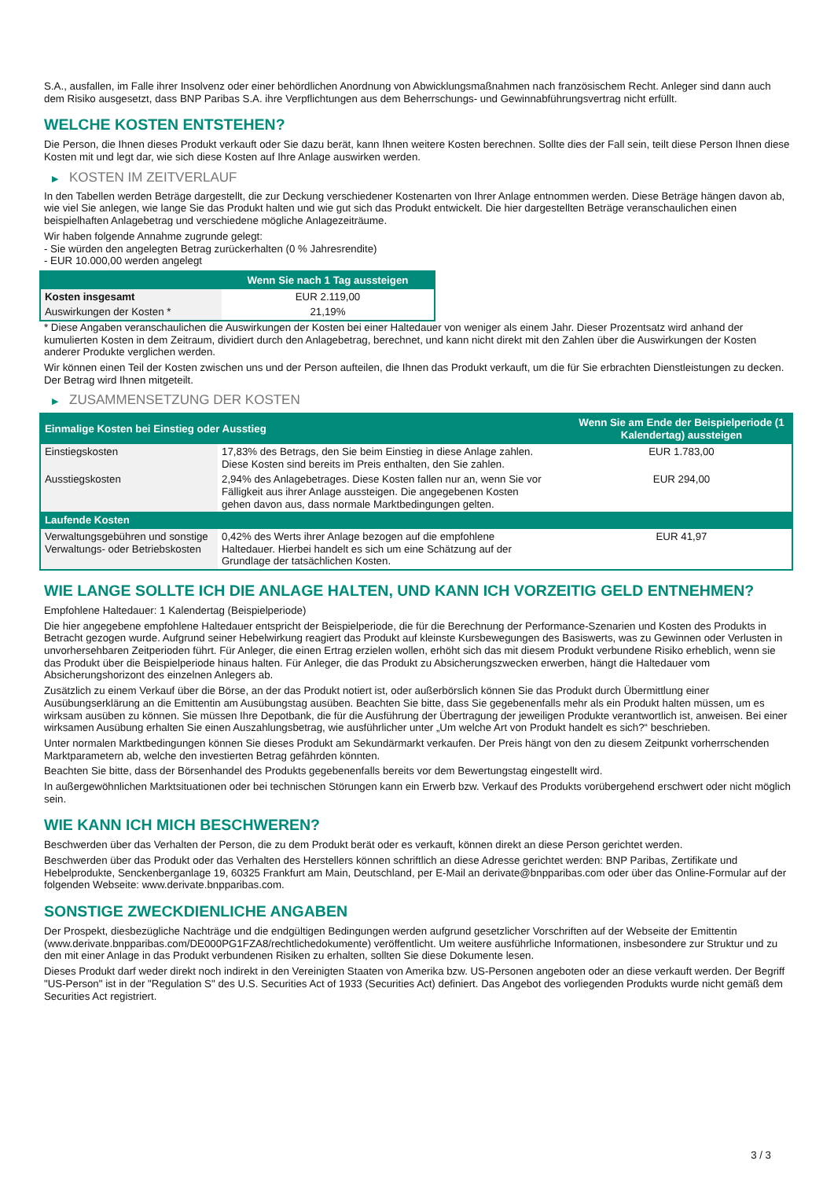S.A., ausfallen, im Falle ihrer Insolvenz oder einer behördlichen Anordnung von Abwicklungsmaßnahmen nach französischem Recht. Anleger sind dann auch dem Risiko ausgesetzt, dass BNP Paribas S.A. ihre Verpflichtungen aus dem Beherrschungs- und Gewinnabführungsvertrag nicht erfüllt.
WELCHE KOSTEN ENTSTEHEN?
Die Person, die Ihnen dieses Produkt verkauft oder Sie dazu berät, kann Ihnen weitere Kosten berechnen. Sollte dies der Fall sein, teilt diese Person Ihnen diese Kosten mit und legt dar, wie sich diese Kosten auf Ihre Anlage auswirken werden.
▶ KOSTEN IM ZEITVERLAUF
In den Tabellen werden Beträge dargestellt, die zur Deckung verschiedener Kostenarten von Ihrer Anlage entnommen werden. Diese Beträge hängen davon ab, wie viel Sie anlegen, wie lange Sie das Produkt halten und wie gut sich das Produkt entwickelt. Die hier dargestellten Beträge veranschaulichen einen beispielhaften Anlagebetrag und verschiedene mögliche Anlagezeiträume.
Wir haben folgende Annahme zugrunde gelegt:
- Sie würden den angelegten Betrag zurückerhalten (0 % Jahresrendite)
- EUR 10.000,00 werden angelegt
| | Wenn Sie nach 1 Tag aussteigen |
| --- | --- |
| Kosten insgesamt | EUR 2.119,00 |
| Auswirkungen der Kosten * | 21,19% |
* Diese Angaben veranschaulichen die Auswirkungen der Kosten bei einer Haltedauer von weniger als einem Jahr. Dieser Prozentsatz wird anhand der kumulierten Kosten in dem Zeitraum, dividiert durch den Anlagebetrag, berechnet, und kann nicht direkt mit den Zahlen über die Auswirkungen der Kosten anderer Produkte verglichen werden.
Wir können einen Teil der Kosten zwischen uns und der Person aufteilen, die Ihnen das Produkt verkauft, um die für Sie erbrachten Dienstleistungen zu decken. Der Betrag wird Ihnen mitgeteilt.
▶ ZUSAMMENSETZUNG DER KOSTEN
| Einmalige Kosten bei Einstieg oder Ausstieg | | Wenn Sie am Ende der Beispielperiode (1 Kalendertag) aussteigen |
| --- | --- | --- |
| Einstiegskosten | 17,83% des Betrags, den Sie beim Einstieg in diese Anlage zahlen. Diese Kosten sind bereits im Preis enthalten, den Sie zahlen. | EUR 1.783,00 |
| Ausstiegskosten | 2,94% des Anlagebetrages. Diese Kosten fallen nur an, wenn Sie vor Fälligkeit aus ihrer Anlage aussteigen. Die angegebenen Kosten gehen davon aus, dass normale Marktbedingungen gelten. | EUR 294,00 |
| Laufende Kosten | | |
| Verwaltungsgebühren und sonstige Verwaltungs- oder Betriebskosten | 0,42% des Werts ihrer Anlage bezogen auf die empfohlene Haltedauer. Hierbei handelt es sich um eine Schätzung auf der Grundlage der tatsächlichen Kosten. | EUR 41,97 |
WIE LANGE SOLLTE ICH DIE ANLAGE HALTEN, UND KANN ICH VORZEITIG GELD ENTNEHMEN?
Empfohlene Haltedauer: 1 Kalendertag (Beispielperiode)
Die hier angegebene empfohlene Haltedauer entspricht der Beispielperiode, die für die Berechnung der Performance-Szenarien und Kosten des Produkts in Betracht gezogen wurde. Aufgrund seiner Hebelwirkung reagiert das Produkt auf kleinste Kursbewegungen des Basiswerts, was zu Gewinnen oder Verlusten in unvorhersehbaren Zeitperioden führt. Für Anleger, die einen Ertrag erzielen wollen, erhöht sich das mit diesem Produkt verbundene Risiko erheblich, wenn sie das Produkt über die Beispielperiode hinaus halten. Für Anleger, die das Produkt zu Absicherungszwecken erwerben, hängt die Haltedauer vom Absicherungshorizont des einzelnen Anlegers ab.
Zusätzlich zu einem Verkauf über die Börse, an der das Produkt notiert ist, oder außerbörslich können Sie das Produkt durch Übermittlung einer Ausübungserklärung an die Emittentin am Ausübungstag ausüben. Beachten Sie bitte, dass Sie gegebenenfalls mehr als ein Produkt halten müssen, um es wirksam ausüben zu können. Sie müssen Ihre Depotbank, die für die Ausführung der Übertragung der jeweiligen Produkte verantwortlich ist, anweisen. Bei einer wirksamen Ausübung erhalten Sie einen Auszahlungsbetrag, wie ausführlicher unter „Um welche Art von Produkt handelt es sich?“ beschrieben.
Unter normalen Marktbedingungen können Sie dieses Produkt am Sekundärmarkt verkaufen. Der Preis hängt von den zu diesem Zeitpunkt vorherrschenden Marktparametern ab, welche den investierten Betrag gefährden könnten.
Beachten Sie bitte, dass der Börsenhandel des Produkts gegebenenfalls bereits vor dem Bewertungstag eingestellt wird.
In außergewöhnlichen Marktsituationen oder bei technischen Störungen kann ein Erwerb bzw. Verkauf des Produkts vorübergehend erschwert oder nicht möglich sein.
WIE KANN ICH MICH BESCHWEREN?
Beschwerden über das Verhalten der Person, die zu dem Produkt berät oder es verkauft, können direkt an diese Person gerichtet werden.
Beschwerden über das Produkt oder das Verhalten des Herstellers können schriftlich an diese Adresse gerichtet werden: BNP Paribas, Zertifikate und Hebelprodukte, Senckenberganlage 19, 60325 Frankfurt am Main, Deutschland, per E-Mail an derivate@bnpparibas.com oder über das Online-Formular auf der folgenden Webseite: www.derivate.bnpparibas.com.
SONSTIGE ZWECKDIENLICHE ANGABEN
Der Prospekt, diesbezügliche Nachträge und die endgültigen Bedingungen werden aufgrund gesetzlicher Vorschriften auf der Webseite der Emittentin (www.derivate.bnpparibas.com/DE000PG1FZA8/rechtlichedokumente) veröffentlicht. Um weitere ausführliche Informationen, insbesondere zur Struktur und zu den mit einer Anlage in das Produkt verbundenen Risiken zu erhalten, sollten Sie diese Dokumente lesen.
Dieses Produkt darf weder direkt noch indirekt in den Vereinigten Staaten von Amerika bzw. US-Personen angeboten oder an diese verkauft werden. Der Begriff "US-Person" ist in der "Regulation S" des U.S. Securities Act of 1933 (Securities Act) definiert. Das Angebot des vorliegenden Produkts wurde nicht gemäß dem Securities Act registriert.
3 / 3